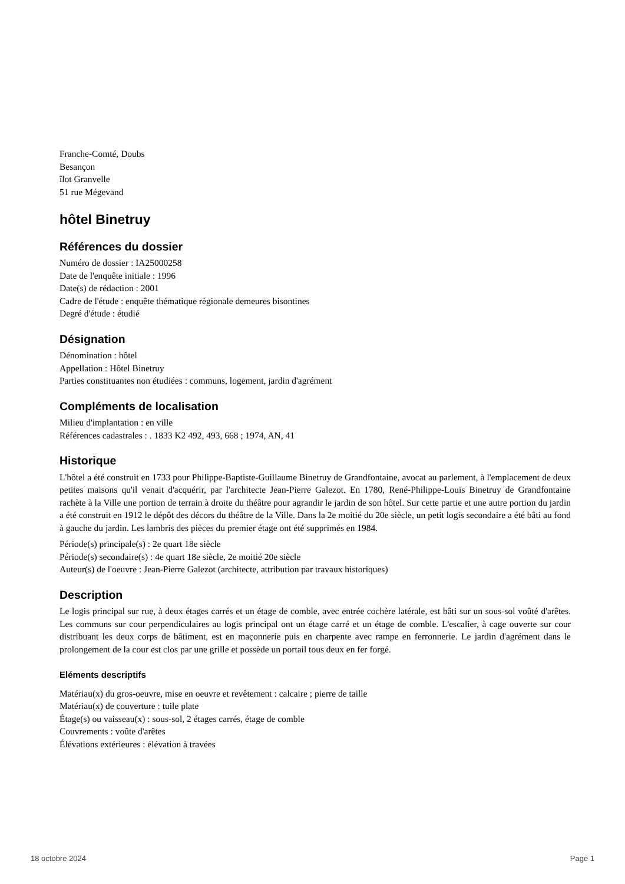Franche-Comté, Doubs
Besançon
îlot Granvelle
51 rue Mégevand
hôtel Binetruy
Références du dossier
Numéro de dossier : IA25000258
Date de l'enquête initiale : 1996
Date(s) de rédaction : 2001
Cadre de l'étude : enquête thématique régionale demeures bisontines
Degré d'étude : étudié
Désignation
Dénomination : hôtel
Appellation : Hôtel Binetruy
Parties constituantes non étudiées : communs, logement, jardin d'agrément
Compléments de localisation
Milieu d'implantation : en ville
Références cadastrales : . 1833 K2 492, 493, 668 ; 1974, AN, 41
Historique
L'hôtel a été construit en 1733 pour Philippe-Baptiste-Guillaume Binetruy de Grandfontaine, avocat au parlement, à l'emplacement de deux petites maisons qu'il venait d'acquérir, par l'architecte Jean-Pierre Galezot. En 1780, René-Philippe-Louis Binetruy de Grandfontaine rachète à la Ville une portion de terrain à droite du théâtre pour agrandir le jardin de son hôtel. Sur cette partie et une autre portion du jardin a été construit en 1912 le dépôt des décors du théâtre de la Ville. Dans la 2e moitié du 20e siècle, un petit logis secondaire a été bâti au fond à gauche du jardin. Les lambris des pièces du premier étage ont été supprimés en 1984.
Période(s) principale(s) : 2e quart 18e siècle
Période(s) secondaire(s) : 4e quart 18e siècle, 2e moitié 20e siècle
Auteur(s) de l'oeuvre : Jean-Pierre Galezot (architecte, attribution par travaux historiques)
Description
Le logis principal sur rue, à deux étages carrés et un étage de comble, avec entrée cochère latérale, est bâti sur un sous-sol voûté d'arêtes. Les communs sur cour perpendiculaires au logis principal ont un étage carré et un étage de comble. L'escalier, à cage ouverte sur cour distribuant les deux corps de bâtiment, est en maçonnerie puis en charpente avec rampe en ferronnerie. Le jardin d'agrément dans le prolongement de la cour est clos par une grille et possède un portail tous deux en fer forgé.
Eléments descriptifs
Matériau(x) du gros-oeuvre, mise en oeuvre et revêtement : calcaire ; pierre de taille
Matériau(x) de couverture : tuile plate
Étage(s) ou vaisseau(x) : sous-sol, 2 étages carrés, étage de comble
Couvrements : voûte d'arêtes
Élévations extérieures : élévation à travées
18 octobre 2024 Page 1